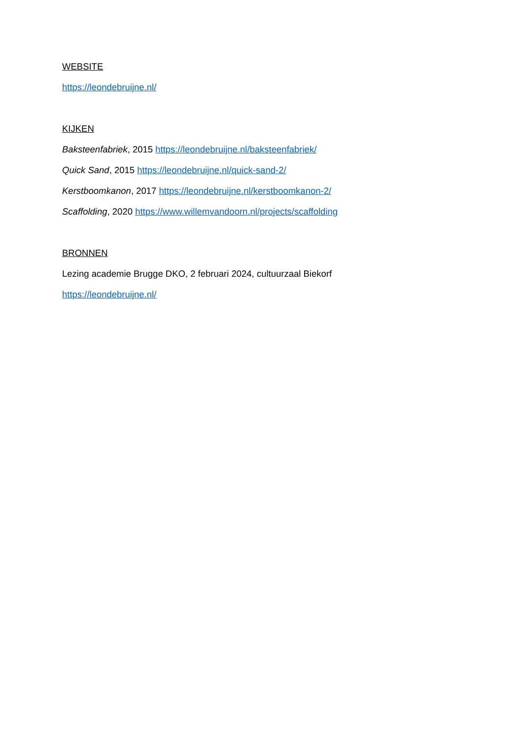WEBSITE
https://leondebruijne.nl/
KIJKEN
Baksteenfabriek, 2015 https://leondebruijne.nl/baksteenfabriek/
Quick Sand, 2015 https://leondebruijne.nl/quick-sand-2/
Kerstboomkanon, 2017 https://leondebruijne.nl/kerstboomkanon-2/
Scaffolding, 2020 https://www.willemvandoorn.nl/projects/scaffolding
BRONNEN
Lezing academie Brugge DKO, 2 februari 2024, cultuurzaal Biekorf
https://leondebruijne.nl/